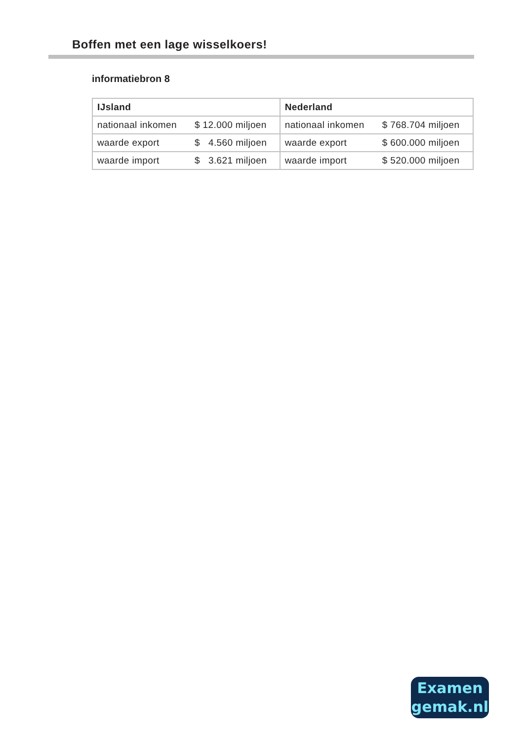Boffen met een lage wisselkoers!
informatiebron 8
| IJsland | | Nederland | |
| --- | --- | --- | --- |
| nationaal inkomen | $ 12.000 miljoen | nationaal inkomen | $ 768.704 miljoen |
| waarde export | $ 4.560 miljoen | waarde export | $ 600.000 miljoen |
| waarde import | $ 3.621 miljoen | waarde import | $ 520.000 miljoen |
Examen
gemak.nl